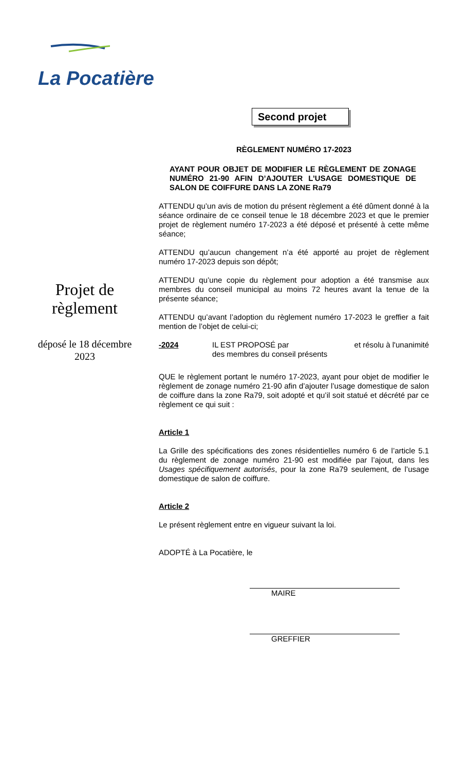La Pocatière
Projet de règlement
déposé le 18 décembre 2023
Second projet
RÈGLEMENT NUMÉRO 17-2023
AYANT POUR OBJET DE MODIFIER LE RÈGLEMENT DE ZONAGE NUMÉRO 21-90 AFIN D’AJOUTER L’USAGE DOMESTIQUE DE SALON DE COIFFURE DANS LA ZONE Ra79
ATTENDU qu’un avis de motion du présent règlement a été dûment donné à la séance ordinaire de ce conseil tenue le 18 décembre 2023 et que le premier projet de règlement numéro 17-2023 a été déposé et présenté à cette même séance;
ATTENDU qu’aucun changement n’a été apporté au projet de règlement numéro 17-2023 depuis son dépôt;
ATTENDU qu’une copie du règlement pour adoption a été transmise aux membres du conseil municipal au moins 72 heures avant la tenue de la présente séance;
ATTENDU qu’avant l’adoption du règlement numéro 17-2023 le greffier a fait mention de l’objet de celui-ci;
-2024 IL EST PROPOSÉ par et résolu à l'unanimité
des membres du conseil présents
QUE le règlement portant le numéro 17-2023, ayant pour objet de modifier le règlement de zonage numéro 21-90 afin d’ajouter l’usage domestique de salon de coiffure dans la zone Ra79, soit adopté et qu’il soit statué et décrété par ce règlement ce qui suit :
Article 1
La Grille des spécifications des zones résidentielles numéro 6 de l’article 5.1 du règlement de zonage numéro 21-90 est modifiée par l’ajout, dans les Usages spécifiquement autorisés, pour la zone Ra79 seulement, de l’usage domestique de salon de coiffure.
Article 2
Le présent règlement entre en vigueur suivant la loi.
ADOPTÉ à La Pocatière, le
MAIRE
GREFFIER